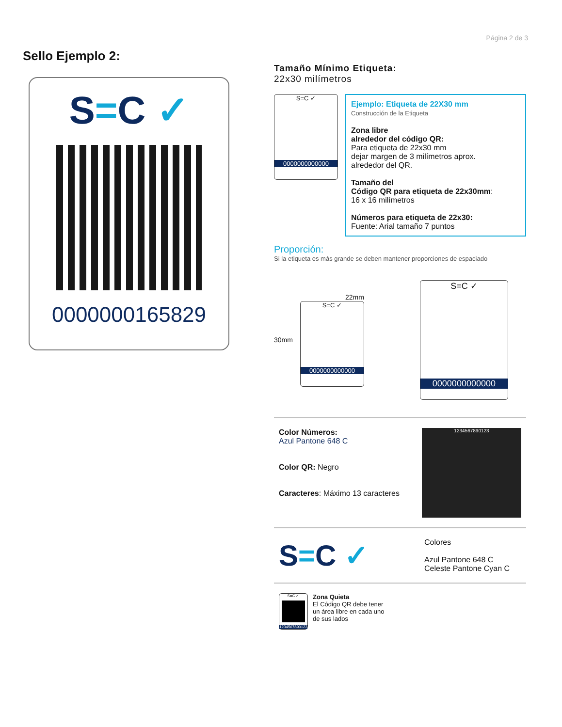Página 2 de 3
Sello Ejemplo 2:
S=C ✓
0000000165829
Tamaño Mínimo Etiqueta:
22x30 milímetros
S=C ✓
0000000000000
Ejemplo: Etiqueta de 22X30 mm
Construcción de la Etiqueta
Zona libre
alrededor del código QR:
Para etiqueta de 22x30 mm
dejar margen de 3 milímetros aprox.
alrededor del QR.
Tamaño del
Código QR para etiqueta de 22x30mm:
16 x 16 milímetros
Números para etiqueta de 22x30:
Fuente: Arial tamaño 7 puntos
Proporción:
Si la etiqueta es más grande se deben mantener proporciones de espaciado
30mm
22mm
S=C ✓
0000000000000
S=C ✓
0000000000000
Color Números:
Azul Pantone 648 C
Color QR: Negro
Caracteres: Máximo 13 caracteres
1234567890123
S=C ✓
Colores
Azul Pantone 648 C
Celeste Pantone Cyan C
S=C ✓
1234567890123
Zona Quieta
El Código QR debe tener
un área libre en cada uno
de sus lados